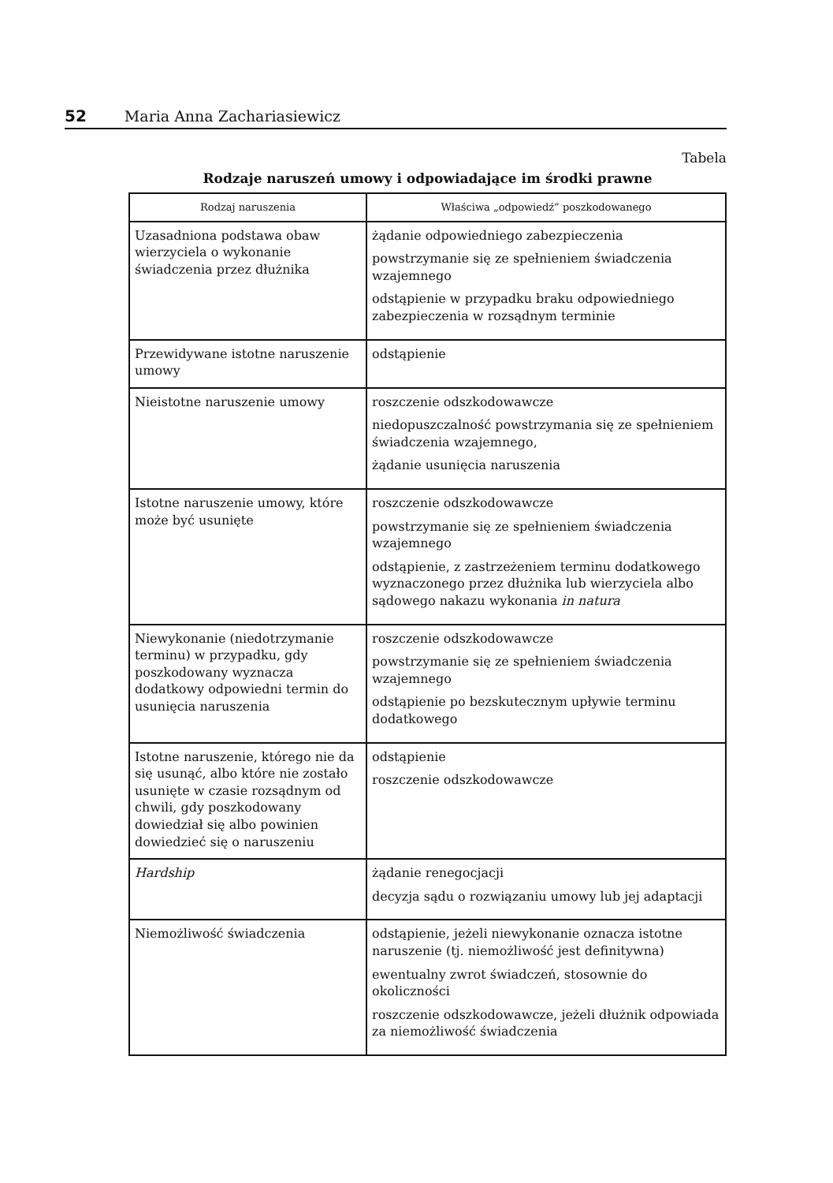52 Maria Anna Zachariasiewicz
Tabela
Rodzaje naruszeń umowy i odpowiadające im środki prawne
| Rodzaj naruszenia | Właściwa „odpowiedź” poszkodowanego |
| --- | --- |
| Uzasadniona podstawa obaw wierzyciela o wykonanie świadczenia przez dłużnika | żądanie odpowiedniego zabezpieczenia powstrzymanie się ze spełnieniem świadczenia wzajemnego odstąpienie w przypadku braku odpowiedniego zabezpieczenia w rozsądnym terminie |
| Przewidywane istotne naruszenie umowy | odstąpienie |
| Nieistotne naruszenie umowy | roszczenie odszkodowawcze niedopuszczalność powstrzymania się ze spełnieniem świadczenia wzajemnego, żądanie usunięcia naruszenia |
| Istotne naruszenie umowy, które może być usunięte | roszczenie odszkodowawcze powstrzymanie się ze spełnieniem świadczenia wzajemnego odstąpienie, z zastrzeżeniem terminu dodatkowego wyznaczonego przez dłużnika lub wierzyciela albo sądowego nakazu wykonania in natura |
| Niewykonanie (niedotrzymanie terminu) w przypadku, gdy poszkodowany wyznacza dodatkowy odpowiedni termin do usunięcia naruszenia | roszczenie odszkodowawcze powstrzymanie się ze spełnieniem świadczenia wzajemnego odstąpienie po bezskutecznym upływie terminu dodatkowego |
| Istotne naruszenie, którego nie da się usunąć, albo które nie zostało usunięte w czasie rozsądnym od chwili, gdy poszkodowany dowiedział się albo powinien dowiedzieć się o naruszeniu | odstąpienie roszczenie odszkodowawcze |
| Hardship | żądanie renegocjacji decyzja sądu o rozwiązaniu umowy lub jej adaptacji |
| Niemożliwość świadczenia | odstąpienie, jeżeli niewykonanie oznacza istotne naruszenie (tj. niemożliwość jest definitywna) ewentualny zwrot świadczeń, stosownie do okoliczności roszczenie odszkodowawcze, jeżeli dłużnik odpowiada za niemożliwość świadczenia |